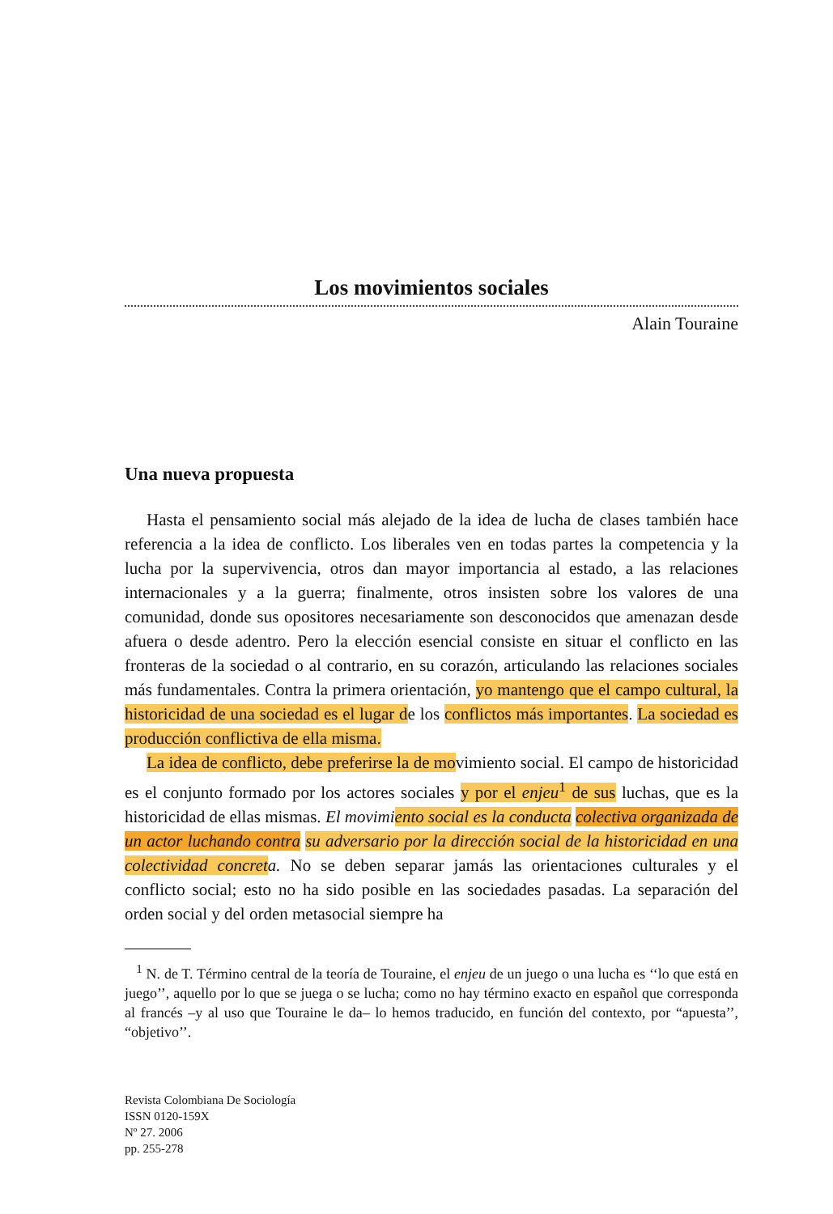Los movimientos sociales
Alain Touraine
Una nueva propuesta
Hasta el pensamiento social más alejado de la idea de lucha de clases también hace referencia a la idea de conflicto. Los liberales ven en todas partes la competencia y la lucha por la supervivencia, otros dan mayor importancia al estado, a las relaciones internacionales y a la guerra; finalmente, otros insisten sobre los valores de una comunidad, donde sus opositores necesariamente son desconocidos que amenazan desde afuera o desde adentro. Pero la elección esencial consiste en situar el conflicto en las fronteras de la sociedad o al contrario, en su corazón, articulando las relaciones sociales más fundamentales. Contra la primera orientación, yo mantengo que el campo cultural, la historicidad de una sociedad es el lugar de los conflictos más importantes. La sociedad es producción conflictiva de ella misma.
La idea de conflicto, debe preferirse la de movimiento social. El campo de historicidad es el conjunto formado por los actores sociales y por el enjeu<sup>1</sup> de sus luchas, que es la historicidad de ellas mismas. El movimiento social es la conducta colectiva organizada de un actor luchando contra su adversario por la dirección social de la historicidad en una colectividad concreta. No se deben separar jamás las orientaciones culturales y el conflicto social; esto no ha sido posible en las sociedades pasadas. La separación del orden social y del orden metasocial siempre ha
<sup>1</sup> N. de T. Término central de la teoría de Touraine, el enjeu de un juego o una lucha es ‘‘lo que está en juego’’, aquello por lo que se juega o se lucha; como no hay término exacto en español que corresponda al francés –y al uso que Touraine le da– lo hemos traducido, en función del contexto, por “apuesta’’, “objetivo’’.
Revista Colombiana De Sociología
ISSN 0120-159X
Nº 27. 2006
pp. 255-278